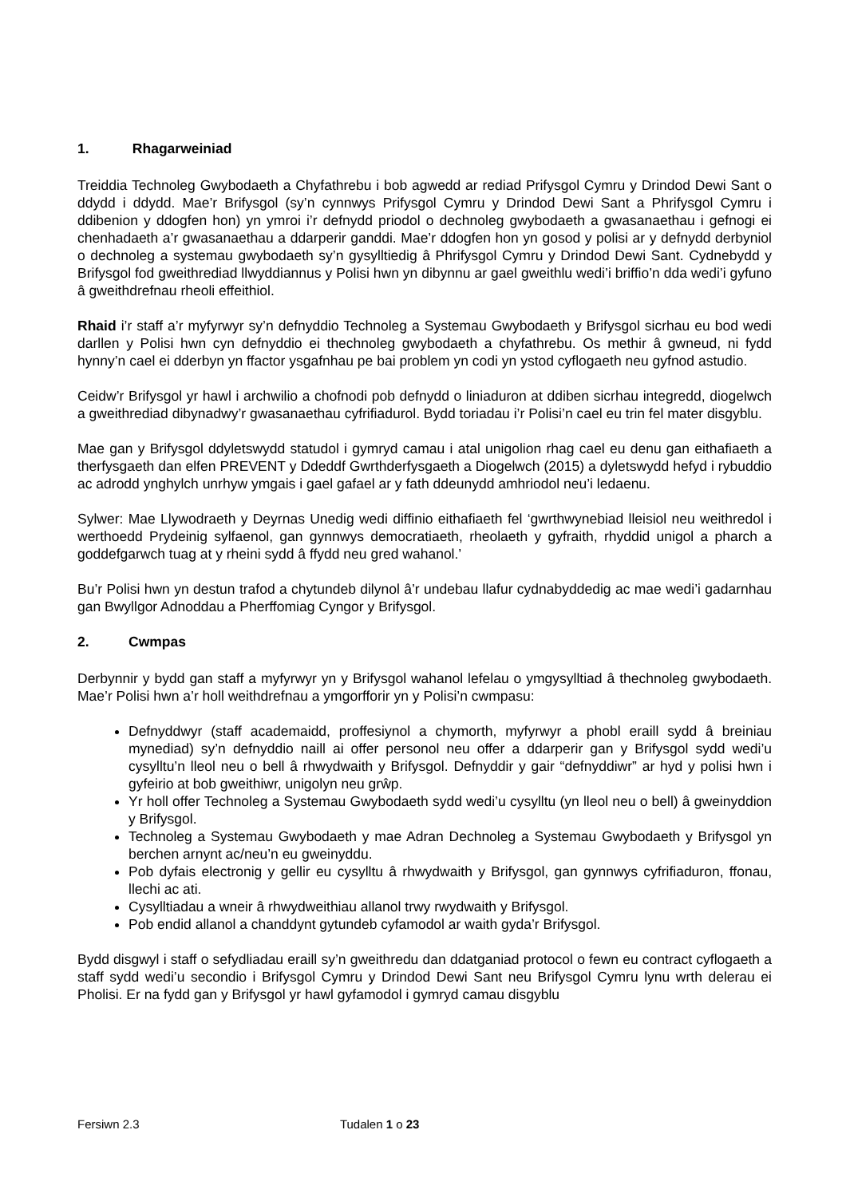1. Rhagarweiniad
Treiddia Technoleg Gwybodaeth a Chyfathrebu i bob agwedd ar rediad Prifysgol Cymru y Drindod Dewi Sant o ddydd i ddydd. Mae’r Brifysgol (sy’n cynnwys Prifysgol Cymru y Drindod Dewi Sant a Phrifysgol Cymru i ddibenion y ddogfen hon) yn ymroi i’r defnydd priodol o dechnoleg gwybodaeth a gwasanaethau i gefnogi ei chenhadaeth a’r gwasanaethau a ddarperir ganddi. Mae’r ddogfen hon yn gosod y polisi ar y defnydd derbyniol o dechnoleg a systemau gwybodaeth sy’n gysylltiedig â Phrifysgol Cymru y Drindod Dewi Sant. Cydnebydd y Brifysgol fod gweithrediad llwyddiannus y Polisi hwn yn dibynnu ar gael gweithlu wedi’i briffio’n dda wedi’i gyfuno â gweithdrefnau rheoli effeithiol.
Rhaid i’r staff a’r myfyrwyr sy’n defnyddio Technoleg a Systemau Gwybodaeth y Brifysgol sicrhau eu bod wedi darllen y Polisi hwn cyn defnyddio ei thechnoleg gwybodaeth a chyfathrebu. Os methir â gwneud, ni fydd hynny’n cael ei dderbyn yn ffactor ysgafnhau pe bai problem yn codi yn ystod cyflogaeth neu gyfnod astudio.
Ceidw’r Brifysgol yr hawl i archwilio a chofnodi pob defnydd o liniaduron at ddiben sicrhau integredd, diogelwch a gweithrediad dibynadwy’r gwasanaethau cyfrifiadurol. Bydd toriadau i’r Polisi’n cael eu trin fel mater disgyblu.
Mae gan y Brifysgol ddyletswydd statudol i gymryd camau i atal unigolion rhag cael eu denu gan eithafiaeth a therfysgaeth dan elfen PREVENT y Ddeddf Gwrthderfysgaeth a Diogelwch (2015) a dyletswydd hefyd i rybuddio ac adrodd ynghylch unrhyw ymgais i gael gafael ar y fath ddeunydd amhriodol neu’i ledaenu.
Sylwer: Mae Llywodraeth y Deyrnas Unedig wedi diffinio eithafiaeth fel ‘gwrthwynebiad lleisiol neu weithredol i werthoedd Prydeinig sylfaenol, gan gynnwys democratiaeth, rheolaeth y gyfraith, rhyddid unigol a pharch a goddefgarwch tuag at y rheini sydd â ffydd neu gred wahanol.’
Bu’r Polisi hwn yn destun trafod a chytundeb dilynol â’r undebau llafur cydnabyddedig ac mae wedi’i gadarnhau gan Bwyllgor Adnoddau a Pherffomiag Cyngor y Brifysgol.
2. Cwmpas
Derbynnir y bydd gan staff a myfyrwyr yn y Brifysgol wahanol lefelau o ymgysylltiad â thechnoleg gwybodaeth. Mae’r Polisi hwn a’r holl weithdrefnau a ymgorfforir yn y Polisi’n cwmpasu:
Defnyddwyr (staff academaidd, proffesiynol a chymorth, myfyrwyr a phobl eraill sydd â breiniau mynediad) sy’n defnyddio naill ai offer personol neu offer a ddarperir gan y Brifysgol sydd wedi’u cysylltu’n lleol neu o bell â rhwydwaith y Brifysgol. Defnyddir y gair “defnyddiwr” ar hyd y polisi hwn i gyfeirio at bob gweithiwr, unigolyn neu grŵp.
Yr holl offer Technoleg a Systemau Gwybodaeth sydd wedi’u cysylltu (yn lleol neu o bell) â gweinyddion y Brifysgol.
Technoleg a Systemau Gwybodaeth y mae Adran Dechnoleg a Systemau Gwybodaeth y Brifysgol yn berchen arnynt ac/neu’n eu gweinyddu.
Pob dyfais electronig y gellir eu cysylltu â rhwydwaith y Brifysgol, gan gynnwys cyfrifiaduron, ffonau, llechi ac ati.
Cysylltiadau a wneir â rhwydweithiau allanol trwy rwydwaith y Brifysgol.
Pob endid allanol a chanddynt gytundeb cyfamodol ar waith gyda’r Brifysgol.
Bydd disgwyl i staff o sefydliadau eraill sy’n gweithredu dan ddatganiad protocol o fewn eu contract cyflogaeth a staff sydd wedi’u secondio i Brifysgol Cymru y Drindod Dewi Sant neu Brifysgol Cymru lynu wrth delerau ei Pholisi. Er na fydd gan y Brifysgol yr hawl gyfamodol i gymryd camau disgyblu
Fersiwn 2.3 Tudalen 1 o 23